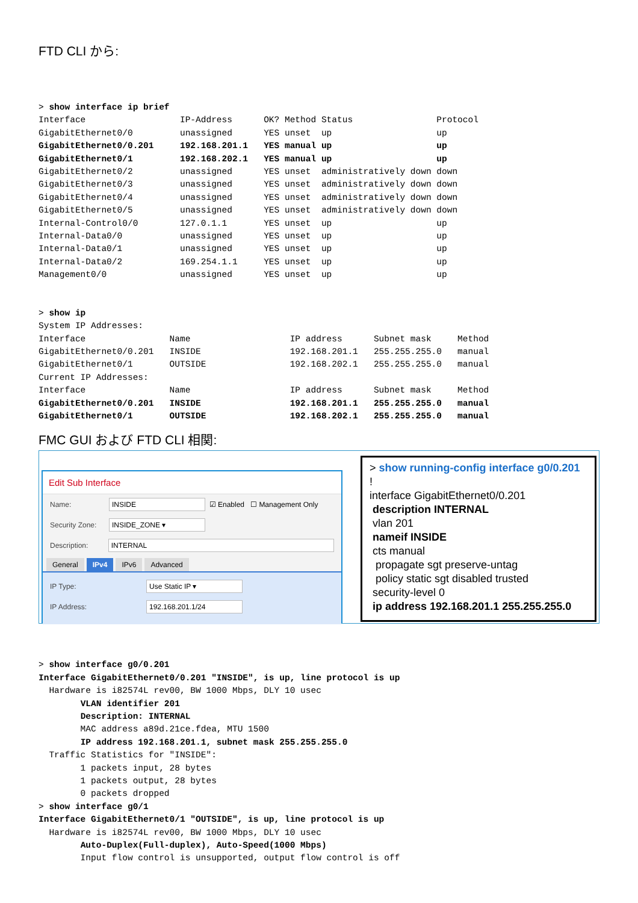FTD CLI から:
> show interface ip brief
Interface                  IP-Address      OK? Method Status                Protocol
GigabitEthernet0/0         unassigned      YES unset  up                    up
GigabitEthernet0/0.201     192.168.201.1   YES manual up                    up
GigabitEthernet0/1         192.168.202.1   YES manual up                    up
GigabitEthernet0/2         unassigned      YES unset  administratively down down
GigabitEthernet0/3         unassigned      YES unset  administratively down down
GigabitEthernet0/4         unassigned      YES unset  administratively down down
GigabitEthernet0/5         unassigned      YES unset  administratively down down
Internal-Control0/0        127.0.1.1       YES unset  up                    up
Internal-Data0/0           unassigned      YES unset  up                    up
Internal-Data0/1           unassigned      YES unset  up                    up
Internal-Data0/2           169.254.1.1     YES unset  up                    up
Management0/0              unassigned      YES unset  up                    up
> show ip
System IP Addresses:
Interface                Name                   IP address      Subnet mask     Method
GigabitEthernet0/0.201   INSIDE                 192.168.201.1   255.255.255.0   manual
GigabitEthernet0/1       OUTSIDE                192.168.202.1   255.255.255.0   manual
Current IP Addresses:
Interface                Name                   IP address      Subnet mask     Method
GigabitEthernet0/0.201   INSIDE                 192.168.201.1   255.255.255.0   manual
GigabitEthernet0/1       OUTSIDE                192.168.202.1   255.255.255.0   manual
FMC GUI および FTD CLI 相関:
Edit Sub Interface
Name:
INSIDE
☑ Enabled ☐ Management Only
Security Zone:
INSIDE_ZONE ▾
Description:
INTERNAL
General IPv4 IPv6 Advanced
IP Type:
Use Static IP ▾
IP Address:
192.168.201.1/24
> show running-config interface g0/0.201
!
interface GigabitEthernet0/0.201
description INTERNAL
vlan 201
nameif INSIDE
cts manual
propagate sgt preserve-untag
policy static sgt disabled trusted
security-level 0
ip address 192.168.201.1 255.255.255.0
> show interface g0/0.201
Interface GigabitEthernet0/0.201 "INSIDE", is up, line protocol is up
  Hardware is i82574L rev00, BW 1000 Mbps, DLY 10 usec
        VLAN identifier 201
        Description: INTERNAL
        MAC address a89d.21ce.fdea, MTU 1500
        IP address 192.168.201.1, subnet mask 255.255.255.0
  Traffic Statistics for "INSIDE":
        1 packets input, 28 bytes
        1 packets output, 28 bytes
        0 packets dropped
> show interface g0/1
Interface GigabitEthernet0/1 "OUTSIDE", is up, line protocol is up
  Hardware is i82574L rev00, BW 1000 Mbps, DLY 10 usec
        Auto-Duplex(Full-duplex), Auto-Speed(1000 Mbps)
        Input flow control is unsupported, output flow control is off